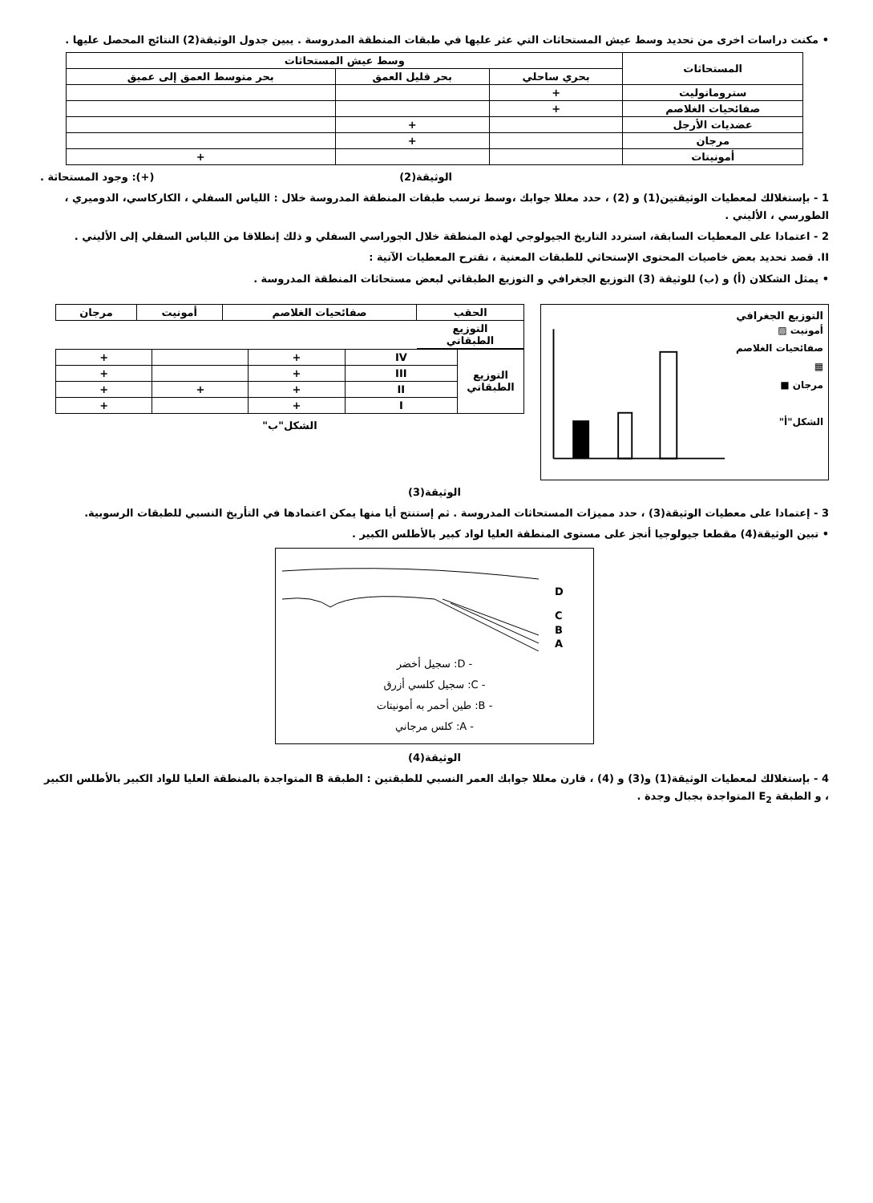• مكنت دراسات اخرى من تحديد وسط عيش المستحاثات التي عثر عليها في طبقات المنطقة المدروسة . يبين جدول الوثيقة(2) النتائج المحصل عليها .
| المستحاثات | وسط عيش المستحاثات | | |
| --- | --- | --- | --- |
| | بحري ساحلي | بحر قليل العمق | بحر متوسط العمق إلى عميق |
| ستروماتوليت | + | | |
| صفائحيات الغلاصم | + | | |
| عضديات الأرجل | | + | |
| مرجان | | + | |
| أمونيتات | | | + |
الوثيقة(2) (+): وجود المستحاثة .
1 - بإستغلالك لمعطيات الوثيقتين(1) و (2) ، حدد معللا جوابك ،وسط ترسب طبقات المنطقة المدروسة خلال : اللياس السفلي ، الكاركاسي، الدوميري ، الطورسي ، الأليني .
2 - اعتمادا على المعطيات السابقة، استردد التاريخ الجيولوجي لهذه المنطقة خلال الجوراسي السفلي و ذلك إنطلاقا من اللياس السفلي إلى الأليني .
II. قصد تحديد بعض خاصيات المحتوى الإستحاثي للطبقات المعنية ، نقترح المعطيات الآتية :
• يمثل الشكلان (أ) و (ب) للوثيقة (3) التوزيع الجغرافي و التوزيع الطبقاتي لبعض مستحاثات المنطقة المدروسة .
التوزيع الجغرافي
أمونيت ▨
صفائحيات الغلاصم ▦
مرجان ■
الشكل"أ"
| الحقب | صفائحيات الغلاصم | أمونيت | مرجان |
| --- | --- | --- | --- |
| التوزيع الطبقاتي | | | |
| التوزيع الطبقاتي | IV | + | | + |
| | III | + | | + |
| | II | + | + | + |
| | I | + | | + |
الشكل"ب"
الوثيقة(3)
3 - إعتمادا على معطيات الوثيقة(3) ، حدد مميزات المستحاثات المدروسة . ثم إستنتج أيا منها يمكن اعتمادها في التأريخ النسبي للطبقات الرسوبية.
• تبين الوثيقة(4) مقطعا جيولوجيا أنجز على مستوى المنطقة العليا لواد كبير بالأطلس الكبير .
D
C
B
A
- D: سجيل أخضر
- C: سجيل كلسي أزرق
- B: طين أحمر به أمونيتات
- A: كلس مرجاني
الوثيقة(4)
4 - بإستغلالك لمعطيات الوثيقة(1) و(3) و (4) ، قارن معللا جوابك العمر النسبي للطبقتين : الطبقة B المتواجدة بالمنطقة العليا للواد الكبير بالأطلس الكبير ، و الطبقة E<sub>2</sub> المتواجدة بجبال وجدة .